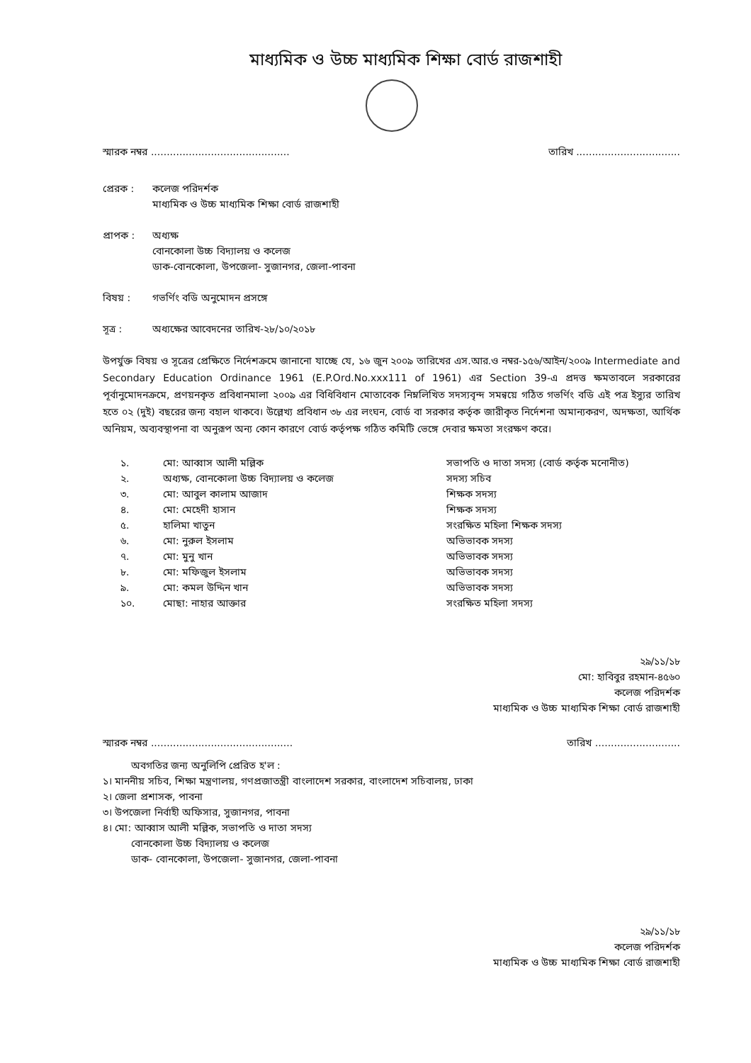মাধ্যমিক ও উচ্চ মাধ্যমিক শিক্ষা বোর্ড রাজশাহী
স্মারক নম্বর ............................................ তারিখ .................................
প্রেরক : কলেজ পরিদর্শক
মাধ্যমিক ও উচ্চ মাধ্যমিক শিক্ষা বোর্ড রাজশাহী
প্রাপক : অধ্যক্ষ
বোনকোলা উচ্চ বিদ্যালয় ও কলেজ
ডাক-বোনকোলা, উপজেলা- সুজানগর, জেলা-পাবনা
বিষয় : গভর্ণিং বডি অনুমোদন প্রসঙ্গে
সূত্র : অধ্যক্ষের আবেদনের তারিখ-২৮/১০/২০১৮
উপর্যুক্ত বিষয় ও সূত্রের প্রেক্ষিতে নির্দেশক্রমে জানানো যাচ্ছে যে, ১৬ জুন ২০০৯ তারিখের এস.আর.ও নম্বর-১৫৬/আইন/২০০৯ Intermediate and Secondary Education Ordinance 1961 (E.P.Ord.No.xxx111 of 1961) এর Section 39-এ প্রদত্ত ক্ষমতাবলে সরকারের পূর্বানুমোদনক্রমে, প্রণয়নকৃত প্রবিধানমালা ২০০৯ এর বিধিবিধান মোতাবেক নিম্নলিখিত সদস্যবৃন্দ সমন্বয়ে গঠিত গভর্ণিং বডি এই পত্র ইস্যুর তারিখ হতে ০২ (দুই) বছরের জন্য বহাল থাকবে। উল্লেখ্য প্রবিধান ৩৮ এর লংঘন, বোর্ড বা সরকার কর্তৃক জারীকৃত নির্দেশনা অমান্যকরণ, অদক্ষতা, আর্থিক অনিয়ম, অব্যবস্থাপনা বা অনুরূপ অন্য কোন কারণে বোর্ড কর্তৃপক্ষ গঠিত কমিটি ভেঙ্গে দেবার ক্ষমতা সংরক্ষণ করে।
| ১. | মো: আব্বাস আলী মল্লিক | সভাপতি ও দাতা সদস্য (বোর্ড কর্তৃক মনোনীত) |
| ২. | অধ্যক্ষ, বোনকোলা উচ্চ বিদ্যালয় ও কলেজ | সদস্য সচিব |
| ৩. | মো: আবুল কালাম আজাদ | শিক্ষক সদস্য |
| ৪. | মো: মেহেদী হাসান | শিক্ষক সদস্য |
| ৫. | হালিমা খাতুন | সংরক্ষিত মহিলা শিক্ষক সদস্য |
| ৬. | মো: নুরুল ইসলাম | অভিভাবক সদস্য |
| ৭. | মো: মুনু খান | অভিভাবক সদস্য |
| ৮. | মো: মফিজুল ইসলাম | অভিভাবক সদস্য |
| ৯. | মো: কমল উদ্দিন খান | অভিভাবক সদস্য |
| ১০. | মোছা: নাহার আক্তার | সংরক্ষিত মহিলা সদস্য |
২৯/১১/১৮
মো: হাবিবুর রহমান-৪৫৬০
কলেজ পরিদর্শক
মাধ্যমিক ও উচ্চ মাধ্যমিক শিক্ষা বোর্ড রাজশাহী
স্মারক নম্বর ............................................. তারিখ ...........................
অবগতির জন্য অনুলিপি প্রেরিত হ'ল :
১। মাননীয় সচিব, শিক্ষা মন্ত্রণালয়, গণপ্রজাতন্ত্রী বাংলাদেশ সরকার, বাংলাদেশ সচিবালয়, ঢাকা
২। জেলা প্রশাসক, পাবনা
৩। উপজেলা নির্বাহী অফিসার, সুজানগর, পাবনা
৪। মো: আব্বাস আলী মল্লিক, সভাপতি ও দাতা সদস্য
বোনকোলা উচ্চ বিদ্যালয় ও কলেজ
ডাক- বোনকোলা, উপজেলা- সুজানগর, জেলা-পাবনা
২৯/১১/১৮
কলেজ পরিদর্শক
মাধ্যমিক ও উচ্চ মাধ্যমিক শিক্ষা বোর্ড রাজশাহী